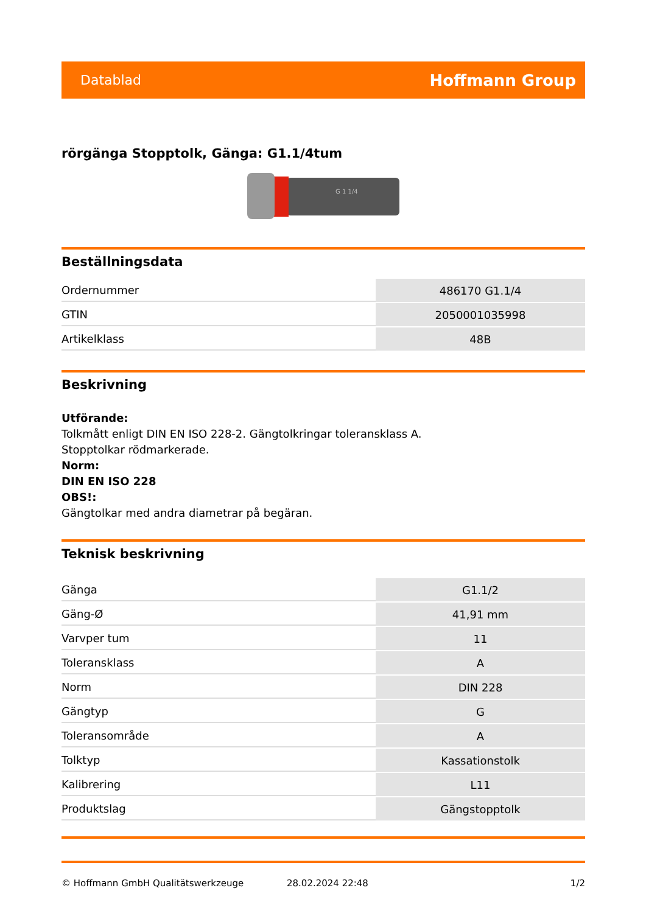Datablad Hoffmann Group
rörgänga Stopptolk, Gänga: G1.1/4tum
G 1 1/4
Beställningsdata
| Ordernummer | 486170 G1.1/4 |
| GTIN | 2050001035998 |
| Artikelklass | 48B |
Beskrivning
Utförande:
Tolkmått enligt DIN EN ISO 228-2. Gängtolkringar toleransklass A.
Stopptolkar rödmarkerade.
Norm:
DIN EN ISO 228
OBS!:
Gängtolkar med andra diametrar på begäran.
Teknisk beskrivning
| Gänga | G1.1/2 |
| Gäng-Ø | 41,91 mm |
| Varvper tum | 11 |
| Toleransklass | A |
| Norm | DIN 228 |
| Gängtyp | G |
| Toleransområde | A |
| Tolktyp | Kassationstolk |
| Kalibrering | L11 |
| Produktslag | Gängstopptolk |
© Hoffmann GmbH Qualitätswerkzeuge 28.02.2024 22:48 1/2